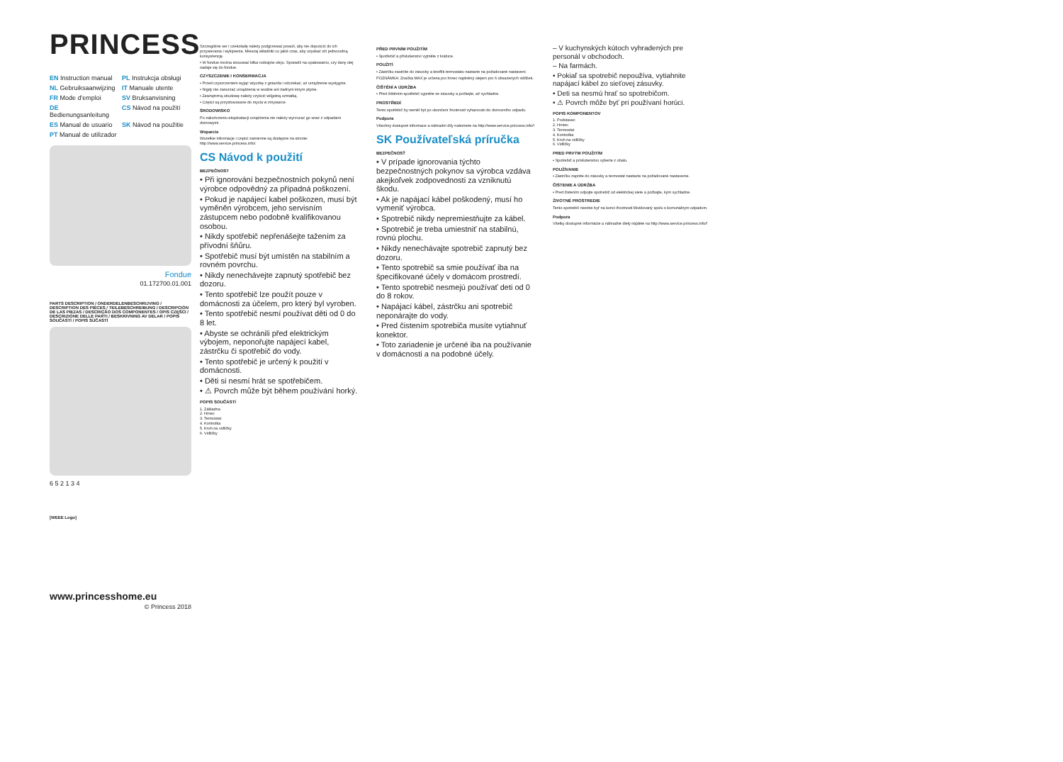PRINCESS
EN Instruction manual PL Instrukcja obsługi NL Gebruiksaanwijzing IT Manuale utente FR Mode d'emploi SV Bruksanvisning DE Bedienungsanleitung CS Návod na použití ES Manual de usuario SK Návod na použitie PT Manual de utilizador
Fondue
01.172700.01.001
PARTS DESCRIPTION / ONDERDELENBESCHRIJVING / DESCRIPTION DES PIÈCES / TEILEBESCHREIBUNG / DESCRIPCIÓN DE LAS PIEZAS / DESCRIÇÃO DOS COMPONENTES / OPIS CZĘŚCI / DESCRIZIONE DELLE PARTI / BESKRIVNING AV DELAR / POPIS SOUČÁSTÍ / POPIS SÚČASTÍ
6 5 2 1 3 4
[WEEE Logo]
www.princesshome.eu
© Princess 2018
Szczególnie ser i czekoladę należy podgrzewać powoli, aby nie dopuścić do ich przywierania i wykipienia. Mieszaj składniki co jakiś czas, aby uzyskać ich jednorodną konsystencję.
• W fondue można stosować kilka rodzajów oleju. Sprawdź na opakowaniu, czy dany olej nadaje się do fondue.
CZYSZCZENIE I KONSERWACJA
• Przed czyszczeniem wyjąć wtyczkę z gniazda i odczekać, aż urządzenie wystygnie.
• Nigdy nie zanurzać urządzenia w wodzie ani żadnym innym płynie.
• Zewnętrzną obudowę należy czyścić wilgotną szmatką.
• Części są przystosowane do mycia w zmywarce.
ŚRODOWISKO
Po zakończeniu eksploatacji urządzenia nie należy wyrzucać go wraz z odpadami domowymi.
Wsparcie
Wszelkie informacje i części zamienne są dostępne na stronie: http://www.service.princess.info/.
CS Návod k použití
BEZPEČNOST
• Při ignorování bezpečnostních pokynů není výrobce odpovědný za případná poškození.
• Pokud je napájecí kabel poškozen, musí být vyměněn výrobcem, jeho servisním zástupcem nebo podobně kvalifikovanou osobou.
• Nikdy spotřebič nepřenášejte tažením za přívodní šňůru.
• Spotřebič musí být umístěn na stabilním a rovném povrchu.
• Nikdy nenechávejte zapnutý spotřebič bez dozoru.
• Tento spotřebič lze použít pouze v domácnosti za účelem, pro který byl vyroben.
• Tento spotřebič nesmí používat děti od 0 do 8 let.
• Abyste se ochránili před elektrickým výbojem, neponořujte napájecí kabel, zástrčku či spotřebič do vody.
• Tento spotřebič je určený k použití v domácnosti.
• Děti si nesmí hrát se spotřebičem.
• ⚠ Povrch může být během používání horký.
POPIS SOUČÁSTÍ
1. Základna
2. Hrnec
3. Termostat
4. Kontrolka
5. Kruh na vidličky
6. Vidličky
PŘED PRVNÍM POUŽITÍM
• Spotřebič a příslušenství vyjměte z krabice.
POUŽITÍ
• Zástrčku zastrčte do zásuvky a knoflík termostatu nastavte na požadované nastavení.
POZNÁMKA: Značka MAX je určena pro hrnec naplněný olejem pro 6 obsazených vidliček.
ČIŠTĚNÍ A ÚDRŽBA
• Před čištěním spotřebič vypněte ze zásuvky a počkejte, až vychladne.
PROSTŘEDÍ
Tento spotřebič by neměl být po ukončení životnosti vyhazován do domovního odpadu.
Podpora
Všechny dostupné informace a náhradní díly naleznete na http://www.service.princess.info/!
SK Používateľská príručka
BEZPEČNOSŤ
• V prípade ignorovania týchto bezpečnostných pokynov sa výrobca vzdáva akejkoľvek zodpovednosti za vzniknutú škodu.
• Ak je napájací kábel poškodený, musí ho vymeniť výrobca.
• Spotrebič nikdy nepremiestňujte za kábel.
• Spotrebič je treba umiestniť na stabilnú, rovnú plochu.
• Nikdy nenechávajte spotrebič zapnutý bez dozoru.
• Tento spotrebič sa smie používať iba na špecifikované účely v domácom prostredí.
• Tento spotrebič nesmejú používať deti od 0 do 8 rokov.
• Napájací kábel, zástrčku ani spotrebič neponárajte do vody.
• Pred čistením spotrebiča musíte vytiahnuť konektor.
• Toto zariadenie je určené iba na používanie v domácnosti a na podobné účely.
– V kuchynských kútoch vyhradených pre personál v obchodoch.
– Na farmách.
• Pokiaľ sa spotrebič nepoužíva, vytiahnite napájací kábel zo sieťovej zásuvky.
• Deti sa nesmú hrať so spotrebičom.
• ⚠ Povrch môže byť pri používaní horúci.
POPIS KOMPONENTOV
1. Podstavec
2. Hrniec
3. Termostat
4. Kontrolka
5. Kruh na vidličky
6. Vidličky
PRED PRVÝM POUŽITÍM
• Spotrebič a príslušenstvo vyberte z obalu.
POUŽÍVANIE
• Zástrčku zapnite do zásuvky a termostat nastavte na požadované nastavenie.
ČISTENIE A ÚDRŽBA
• Pred čistením odpojte spotrebič od elektrickej siete a počkajte, kým vychladne.
ŽIVOTNÉ PROSTREDIE
Tento spotrebič nesmie byť na konci životnosti likvidovaný spolu s komunálnym odpadom.
Podpora
Všetky dostupné informácie a náhradné diely nájdete na http://www.service.princess.info/!